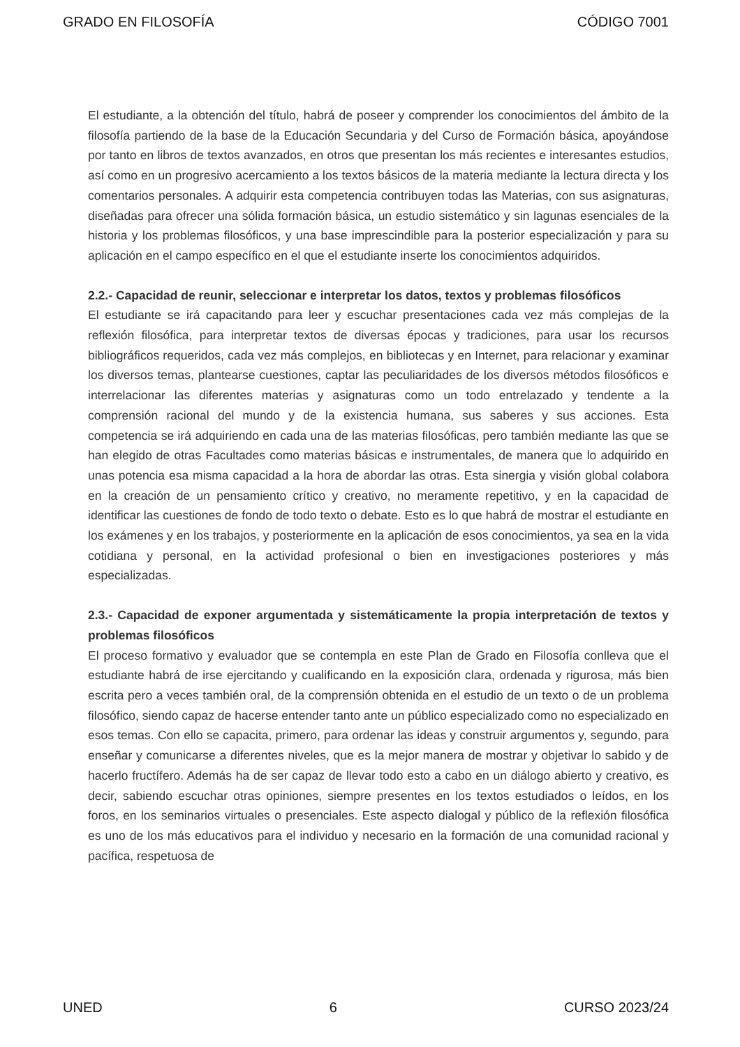GRADO EN FILOSOFÍA CÓDIGO 7001
El estudiante, a la obtención del título, habrá de poseer y comprender los conocimientos del ámbito de la filosofía partiendo de la base de la Educación Secundaria y del Curso de Formación básica, apoyándose por tanto en libros de textos avanzados, en otros que presentan los más recientes e interesantes estudios, así como en un progresivo acercamiento a los textos básicos de la materia mediante la lectura directa y los comentarios personales. A adquirir esta competencia contribuyen todas las Materias, con sus asignaturas, diseñadas para ofrecer una sólida formación básica, un estudio sistemático y sin lagunas esenciales de la historia y los problemas filosóficos, y una base imprescindible para la posterior especialización y para su aplicación en el campo específico en el que el estudiante inserte los conocimientos adquiridos.
2.2.- Capacidad de reunir, seleccionar e interpretar los datos, textos y problemas filosóficos
El estudiante se irá capacitando para leer y escuchar presentaciones cada vez más complejas de la reflexión filosófica, para interpretar textos de diversas épocas y tradiciones, para usar los recursos bibliográficos requeridos, cada vez más complejos, en bibliotecas y en Internet, para relacionar y examinar los diversos temas, plantearse cuestiones, captar las peculiaridades de los diversos métodos filosóficos e interrelacionar las diferentes materias y asignaturas como un todo entrelazado y tendente a la comprensión racional del mundo y de la existencia humana, sus saberes y sus acciones. Esta competencia se irá adquiriendo en cada una de las materias filosóficas, pero también mediante las que se han elegido de otras Facultades como materias básicas e instrumentales, de manera que lo adquirido en unas potencia esa misma capacidad a la hora de abordar las otras. Esta sinergia y visión global colabora en la creación de un pensamiento crítico y creativo, no meramente repetitivo, y en la capacidad de identificar las cuestiones de fondo de todo texto o debate. Esto es lo que habrá de mostrar el estudiante en los exámenes y en los trabajos, y posteriormente en la aplicación de esos conocimientos, ya sea en la vida cotidiana y personal, en la actividad profesional o bien en investigaciones posteriores y más especializadas.
2.3.- Capacidad de exponer argumentada y sistemáticamente la propia interpretación de textos y problemas filosóficos
El proceso formativo y evaluador que se contempla en este Plan de Grado en Filosofía conlleva que el estudiante habrá de irse ejercitando y cualificando en la exposición clara, ordenada y rigurosa, más bien escrita pero a veces también oral, de la comprensión obtenida en el estudio de un texto o de un problema filosófico, siendo capaz de hacerse entender tanto ante un público especializado como no especializado en esos temas. Con ello se capacita, primero, para ordenar las ideas y construir argumentos y, segundo, para enseñar y comunicarse a diferentes niveles, que es la mejor manera de mostrar y objetivar lo sabido y de hacerlo fructífero. Además ha de ser capaz de llevar todo esto a cabo en un diálogo abierto y creativo, es decir, sabiendo escuchar otras opiniones, siempre presentes en los textos estudiados o leídos, en los foros, en los seminarios virtuales o presenciales. Este aspecto dialogal y público de la reflexión filosófica es uno de los más educativos para el individuo y necesario en la formación de una comunidad racional y pacífica, respetuosa de
UNED 6 CURSO 2023/24